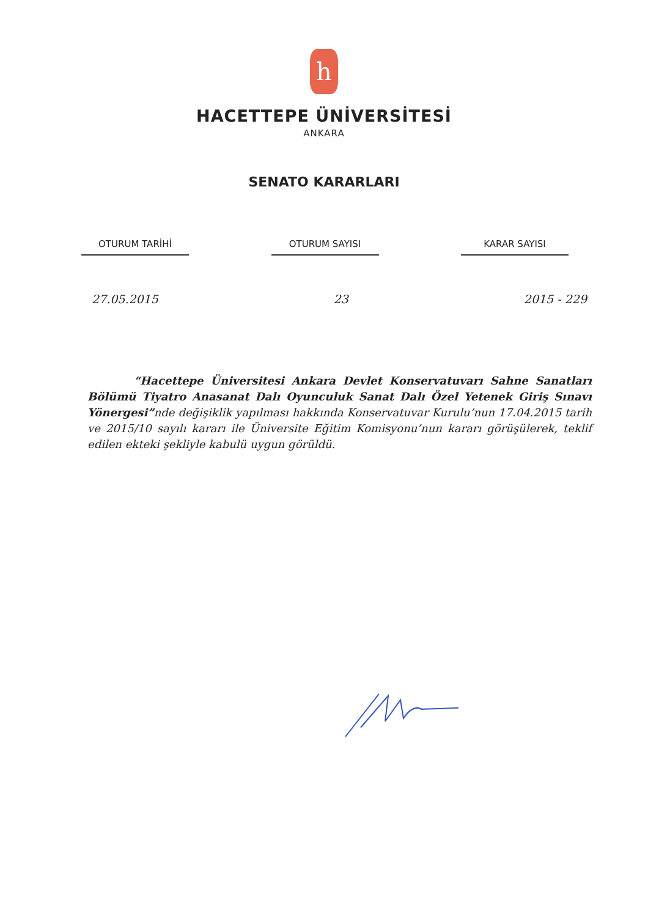h
HACETTEPE ÜNİVERSİTESİ
ANKARA
SENATO KARARLARI
OTURUM TARİHİ OTURUM SAYISI KARAR SAYISI
27.05.2015 23 2015 - 229
“Hacettepe Üniversitesi Ankara Devlet Konservatuvarı Sahne Sanatları Bölümü Tiyatro Anasanat Dalı Oyunculuk Sanat Dalı Özel Yetenek Giriş Sınavı Yönergesi”nde değişiklik yapılması hakkında Konservatuvar Kurulu’nun 17.04.2015 tarih ve 2015/10 sayılı kararı ile Üniversite Eğitim Komisyonu’nun kararı görüşülerek, teklif edilen ekteki şekliyle kabulü uygun görüldü.